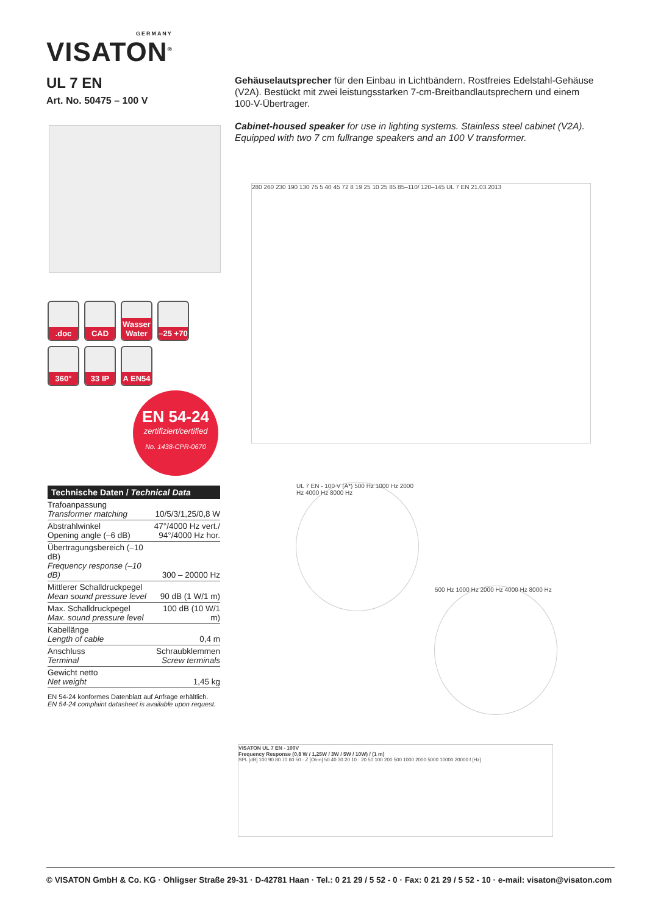GERMANY
VISATON<sup>®</sup>
UL 7 EN
Art. No. 50475 – 100 V
Gehäuselautsprecher für den Einbau in Lichtbändern. Rostfreies Edelstahl-Gehäuse (V2A). Bestückt mit zwei leistungsstarken 7-cm-Breitbandlautsprechern und einem 100-V-Übertrager.
Cabinet-housed speaker for use in lighting systems. Stainless steel cabinet (V2A). Equipped with two 7 cm fullrange speakers and an 100 V transformer.
.doc
CAD
Wasser Water
–25 +70
360°
33 IP
A EN54
EN 54-24
zertifiziert/certified
No. 1438-CPR-0670
280 260 230 190 130 75 5 40 45 72 8 19 25 10 25 85 85–110/ 120–145 UL 7 EN 21.03.2013
Technische Daten / Technical Data
| Trafoanpassung Transformer matching | 10/5/3/1,25/0,8 W |
| Abstrahlwinkel Opening angle (–6 dB) | 47°/4000 Hz vert./ 94°/4000 Hz hor. |
| Übertragungsbereich (–10 dB) Frequency response (–10 dB) | 300 – 20000 Hz |
| Mittlerer Schalldruckpegel Mean sound pressure level | 90 dB (1 W/1 m) |
| Max. Schalldruckpegel Max. sound pressure level | 100 dB (10 W/1 m) |
| Kabellänge Length of cable | 0,4 m |
| Anschluss Terminal | Schraubklemmen Screw terminals |
| Gewicht netto Net weight | 1,45 kg |
EN 54-24 konformes Datenblatt auf Anfrage erhältlich.
EN 54-24 complaint datasheet is available upon request.
UL 7 EN - 100 V (A*) 500 Hz 1000 Hz 2000 Hz 4000 Hz 8000 Hz
500 Hz 1000 Hz 2000 Hz 4000 Hz 8000 Hz
VISATON UL 7 EN - 100V
Frequency Response (0,8 W / 1,25W / 3W / 5W / 10W) / (1 m)
SPL [dB] 100 90 80 70 60 50 · Z [Ohm] 50 40 30 20 10 · 20 50 100 200 500 1000 2000 5000 10000 20000 f [Hz]
© VISATON GmbH & Co. KG · Ohligser Straße 29-31 · D-42781 Haan · Tel.: 0 21 29 / 5 52 - 0 · Fax: 0 21 29 / 5 52 - 10 · e-mail: visaton@visaton.com